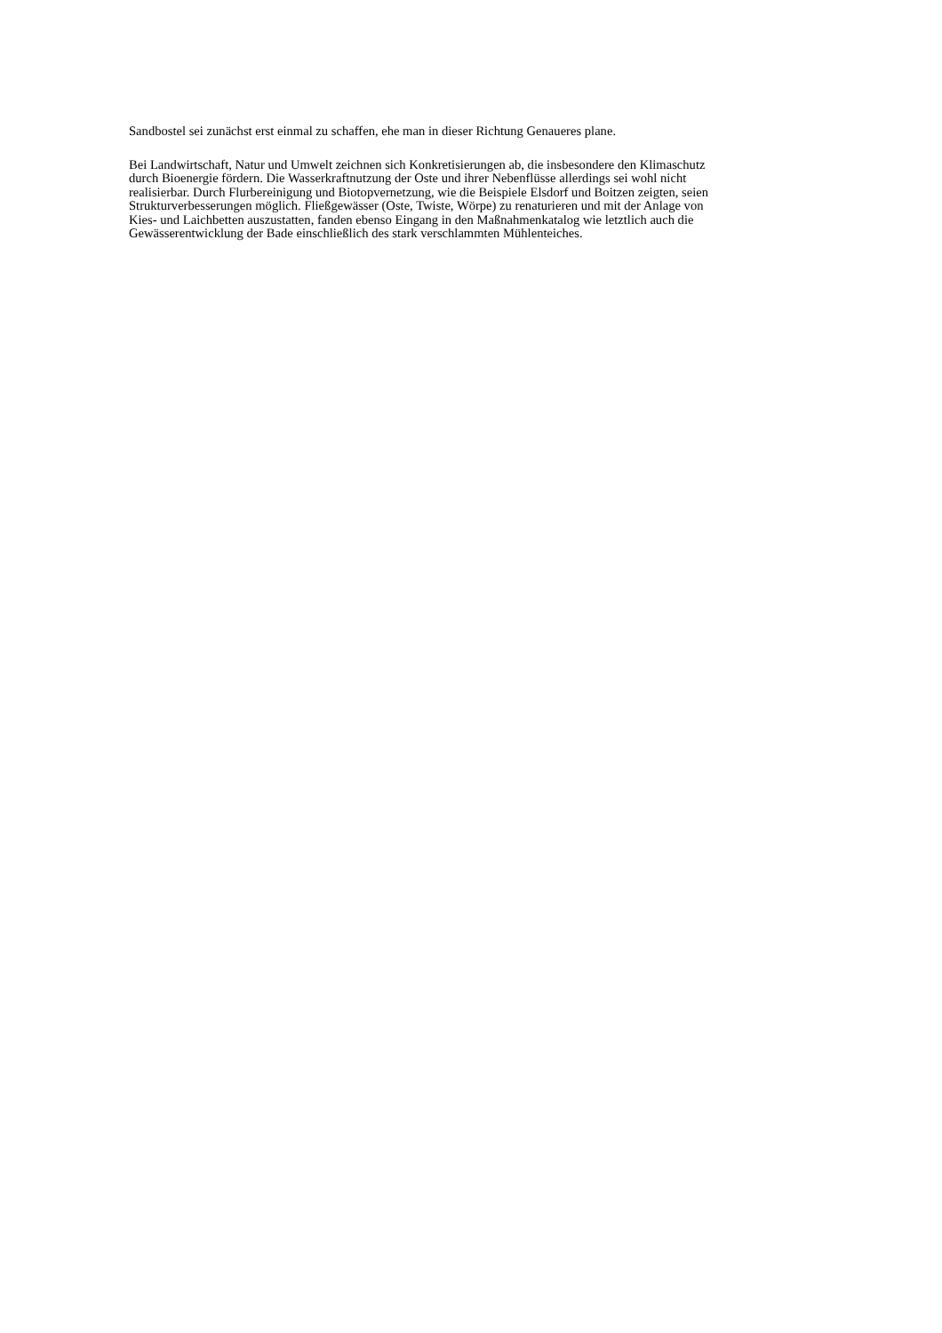Sandbostel sei zunächst erst einmal zu schaffen, ehe man in dieser Richtung Genaueres plane.
Bei Landwirtschaft, Natur und Umwelt zeichnen sich Konkretisierungen ab, die insbesondere den Klimaschutz
durch Bioenergie fördern. Die Wasserkraftnutzung der Oste und ihrer Nebenflüsse allerdings sei wohl nicht
realisierbar. Durch Flurbereinigung und Biotopvernetzung, wie die Beispiele Elsdorf und Boitzen zeigten, seien
Strukturverbesserungen möglich. Fließgewässer (Oste, Twiste, Wörpe) zu renaturieren und mit der Anlage von
Kies- und Laichbetten auszustatten, fanden ebenso Eingang in den Maßnahmenkatalog wie letztlich auch die
Gewässerentwicklung der Bade einschließlich des stark verschlammten Mühlenteiches.